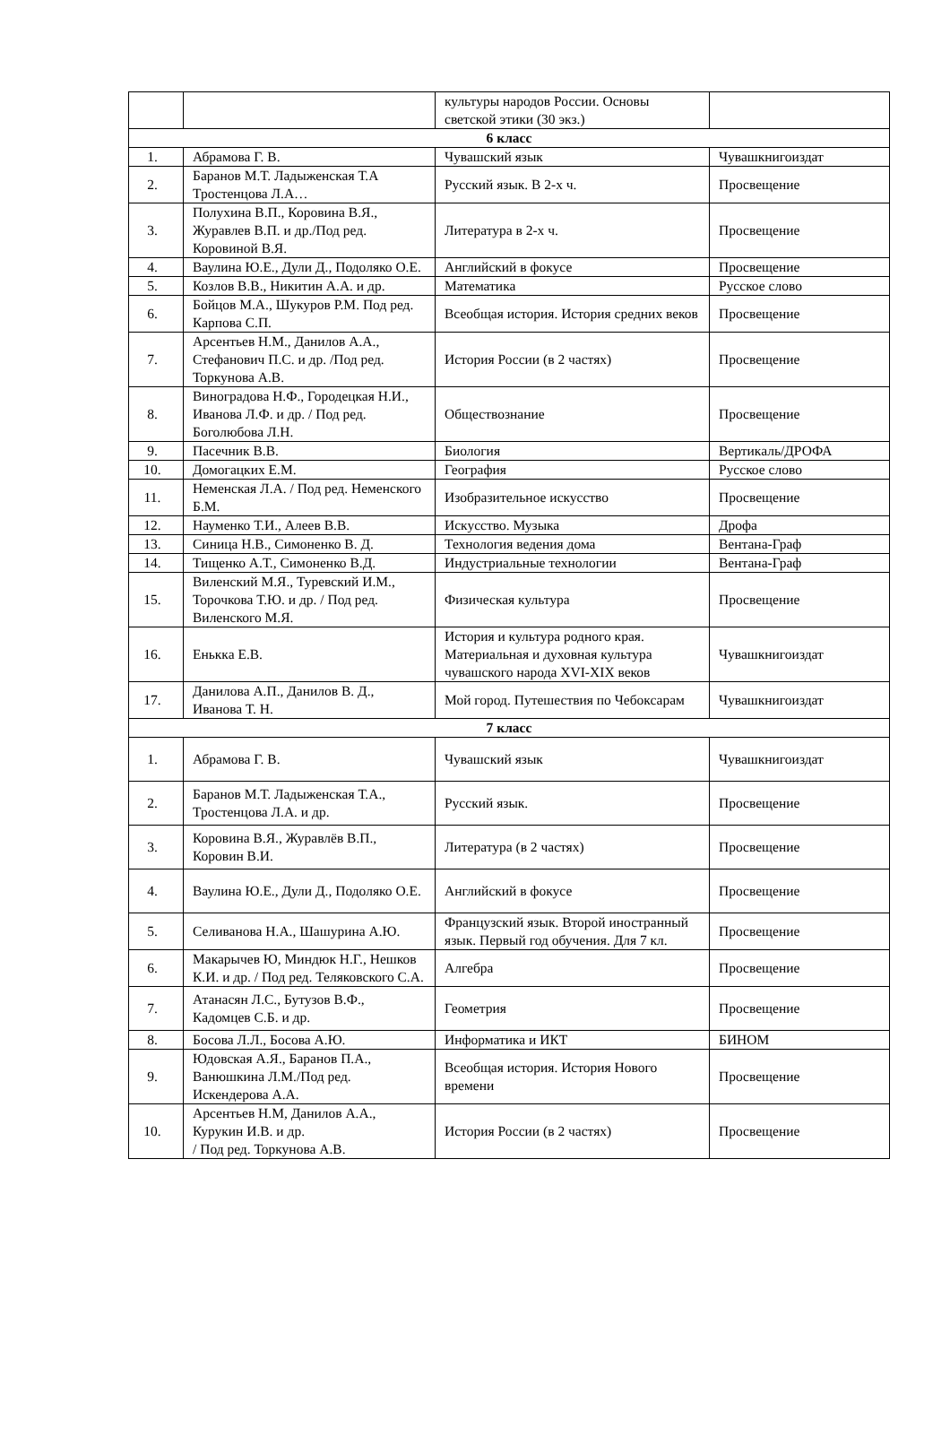| | | культуры народов России. Основы светской этики (30 экз.) | |
| 6 класс | | | |
| 1. | Абрамова Г. В. | Чувашский язык | Чувашкнигоиздат |
| 2. | Баранов М.Т. Ладыженская Т.А Тростенцова Л.А… | Русский язык. В 2-х ч. | Просвещение |
| 3. | Полухина В.П., Коровина В.Я., Журавлев В.П. и др./Под ред. Коровиной В.Я. | Литература в 2-х ч. | Просвещение |
| 4. | Ваулина Ю.Е., Дули Д., Подоляко О.Е. | Английский в фокусе | Просвещение |
| 5. | Козлов В.В., Никитин А.А. и др. | Математика | Русское слово |
| 6. | Бойцов М.А., Шукуров Р.М. Под ред. Карпова С.П. | Всеобщая история. История средних веков | Просвещение |
| 7. | Арсентьев Н.М., Данилов А.А., Стефанович П.С. и др. /Под ред. Торкунова А.В. | История России (в 2 частях) | Просвещение |
| 8. | Виноградова Н.Ф., Городецкая Н.И., Иванова Л.Ф. и др. / Под ред. Боголюбова Л.Н. | Обществознание | Просвещение |
| 9. | Пасечник В.В. | Биология | Вертикаль/ДРОФА |
| 10. | Домогацких Е.М. | География | Русское слово |
| 11. | Неменская Л.А. / Под ред. Неменского Б.М. | Изобразительное искусство | Просвещение |
| 12. | Науменко Т.И., Алеев В.В. | Искусство. Музыка | Дрофа |
| 13. | Синица Н.В., Симоненко В. Д. | Технология ведения дома | Вентана-Граф |
| 14. | Тищенко А.Т., Симоненко В.Д. | Индустриальные технологии | Вентана-Граф |
| 15. | Виленский М.Я., Туревский И.М., Торочкова Т.Ю. и др. / Под ред. Виленского М.Я. | Физическая культура | Просвещение |
| 16. | Енькка Е.В. | История и культура родного края. Материальная и духовная культура чувашского народа XVI-XIX веков | Чувашкнигоиздат |
| 17. | Данилова А.П., Данилов В. Д., Иванова Т. Н. | Мой город. Путешествия по Чебоксарам | Чувашкнигоиздат |
| 7 класс | | | |
| 1. | Абрамова Г. В. | Чувашский язык | Чувашкнигоиздат |
| 2. | Баранов М.Т. Ладыженская Т.А., Тростенцова Л.А. и др. | Русский язык. | Просвещение |
| 3. | Коровина В.Я., Журавлёв В.П., Коровин В.И. | Литература (в 2 частях) | Просвещение |
| 4. | Ваулина Ю.Е., Дули Д., Подоляко О.Е. | Английский в фокусе | Просвещение |
| 5. | Селиванова Н.А., Шашурина А.Ю. | Французский язык. Второй иностранный язык. Первый год обучения. Для 7 кл. | Просвещение |
| 6. | Макарычев Ю, Миндюк Н.Г., Нешков К.И. и др. / Под ред. Теляковского С.А. | Алгебра | Просвещение |
| 7. | Атанасян Л.С., Бутузов В.Ф., Кадомцев С.Б. и др. | Геометрия | Просвещение |
| 8. | Босова Л.Л., Босова А.Ю. | Информатика и ИКТ | БИНОМ |
| 9. | Юдовская А.Я., Баранов П.А., Ванюшкина Л.М./Под ред. Искендерова А.А. | Всеобщая история. История Нового времени | Просвещение |
| 10. | Арсентьев Н.М, Данилов А.А., Курукин И.В. и др. / Под ред. Торкунова А.В. | История России (в 2 частях) | Просвещение |